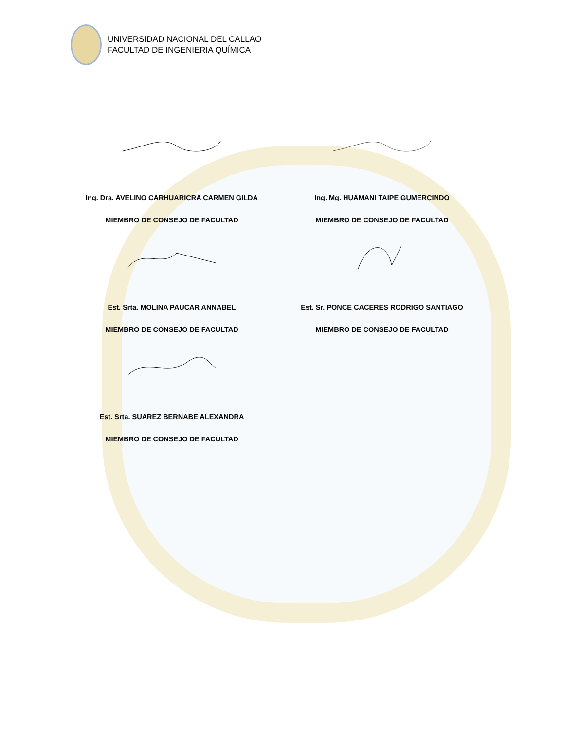UNIVERSIDAD NACIONAL DEL CALLAO
FACULTAD DE INGENIERIA QUÍMICA
Ing. Dra. AVELINO CARHUARICRA CARMEN GILDA
MIEMBRO DE CONSEJO DE FACULTAD
Ing. Mg. HUAMANI TAIPE GUMERCINDO
MIEMBRO DE CONSEJO DE FACULTAD
Est. Srta. MOLINA PAUCAR ANNABEL
MIEMBRO DE CONSEJO DE FACULTAD
Est. Sr. PONCE CACERES RODRIGO SANTIAGO
MIEMBRO DE CONSEJO DE FACULTAD
Est. Srta. SUAREZ BERNABE ALEXANDRA
MIEMBRO DE CONSEJO DE FACULTAD